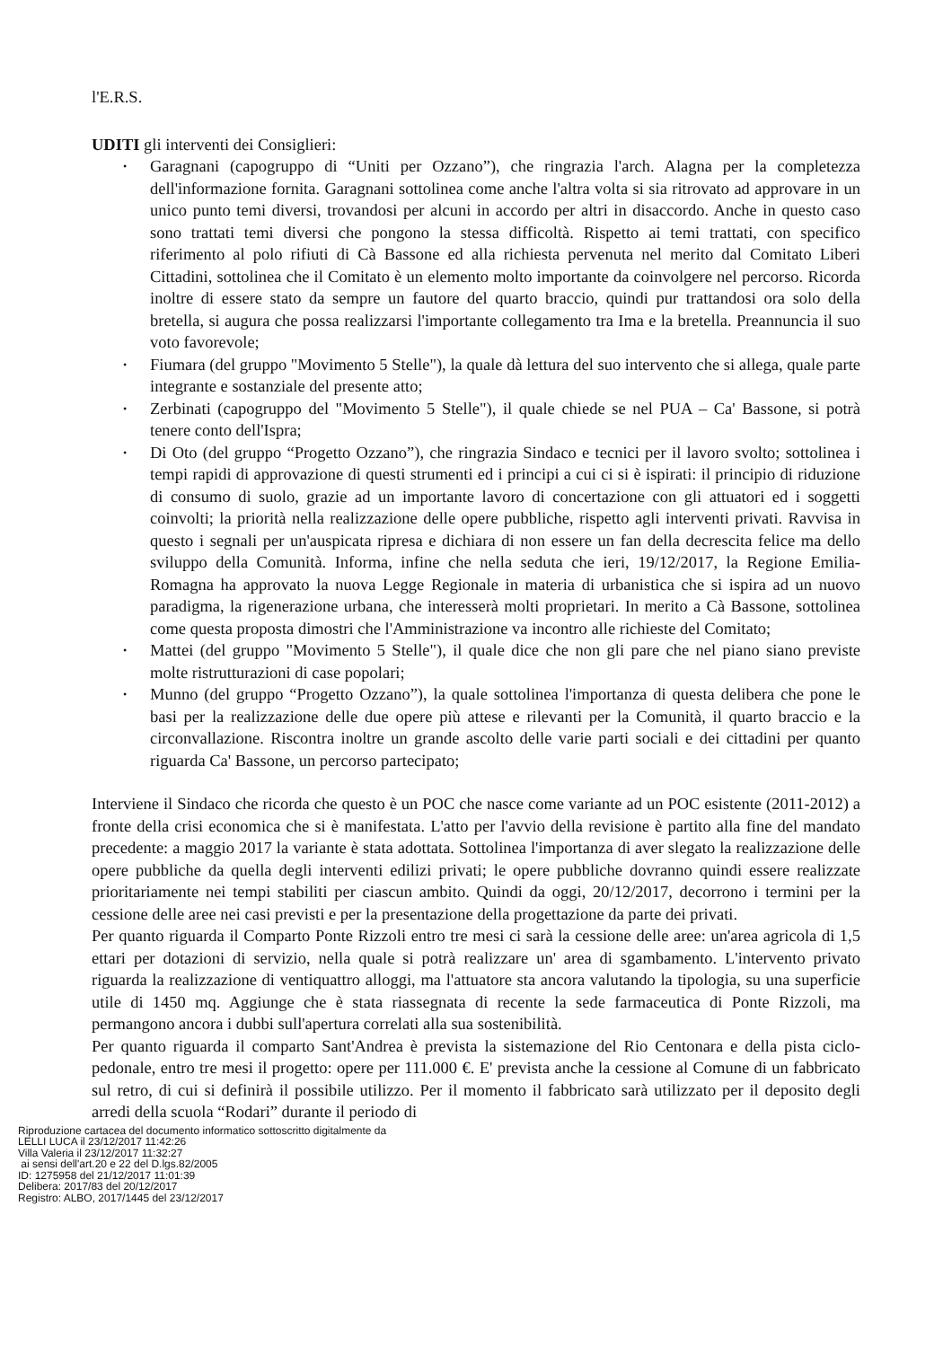l'E.R.S.
UDITI gli interventi dei Consiglieri:
• Garagnani (capogruppo di “Uniti per Ozzano”), che ringrazia l'arch. Alagna per la completezza dell'informazione fornita. Garagnani sottolinea come anche l'altra volta si sia ritrovato ad approvare in un unico punto temi diversi, trovandosi per alcuni in accordo per altri in disaccordo. Anche in questo caso sono trattati temi diversi che pongono la stessa difficoltà. Rispetto ai temi trattati, con specifico riferimento al polo rifiuti di Cà Bassone ed alla richiesta pervenuta nel merito dal Comitato Liberi Cittadini, sottolinea che il Comitato è un elemento molto importante da coinvolgere nel percorso. Ricorda inoltre di essere stato da sempre un fautore del quarto braccio, quindi pur trattandosi ora solo della bretella, si augura che possa realizzarsi l'importante collegamento tra Ima e la bretella. Preannuncia il suo voto favorevole;
• Fiumara (del gruppo "Movimento 5 Stelle"), la quale dà lettura del suo intervento che si allega, quale parte integrante e sostanziale del presente atto;
• Zerbinati (capogruppo del "Movimento 5 Stelle"), il quale chiede se nel PUA – Ca' Bassone, si potrà tenere conto dell'Ispra;
• Di Oto (del gruppo “Progetto Ozzano”), che ringrazia Sindaco e tecnici per il lavoro svolto; sottolinea i tempi rapidi di approvazione di questi strumenti ed i principi a cui ci si è ispirati: il principio di riduzione di consumo di suolo, grazie ad un importante lavoro di concertazione con gli attuatori ed i soggetti coinvolti; la priorità nella realizzazione delle opere pubbliche, rispetto agli interventi privati. Ravvisa in questo i segnali per un'auspicata ripresa e dichiara di non essere un fan della decrescita felice ma dello sviluppo della Comunità. Informa, infine che nella seduta che ieri, 19/12/2017, la Regione Emilia-Romagna ha approvato la nuova Legge Regionale in materia di urbanistica che si ispira ad un nuovo paradigma, la rigenerazione urbana, che interesserà molti proprietari. In merito a Cà Bassone, sottolinea come questa proposta dimostri che l'Amministrazione va incontro alle richieste del Comitato;
• Mattei (del gruppo "Movimento 5 Stelle"), il quale dice che non gli pare che nel piano siano previste molte ristrutturazioni di case popolari;
• Munno (del gruppo “Progetto Ozzano”), la quale sottolinea l'importanza di questa delibera che pone le basi per la realizzazione delle due opere più attese e rilevanti per la Comunità, il quarto braccio e la circonvallazione. Riscontra inoltre un grande ascolto delle varie parti sociali e dei cittadini per quanto riguarda Ca' Bassone, un percorso partecipato;
Interviene il Sindaco che ricorda che questo è un POC che nasce come variante ad un POC esistente (2011-2012) a fronte della crisi economica che si è manifestata. L'atto per l'avvio della revisione è partito alla fine del mandato precedente: a maggio 2017 la variante è stata adottata. Sottolinea l'importanza di aver slegato la realizzazione delle opere pubbliche da quella degli interventi edilizi privati; le opere pubbliche dovranno quindi essere realizzate prioritariamente nei tempi stabiliti per ciascun ambito. Quindi da oggi, 20/12/2017, decorrono i termini per la cessione delle aree nei casi previsti e per la presentazione della progettazione da parte dei privati.
Per quanto riguarda il Comparto Ponte Rizzoli entro tre mesi ci sarà la cessione delle aree: un'area agricola di 1,5 ettari per dotazioni di servizio, nella quale si potrà realizzare un' area di sgambamento. L'intervento privato riguarda la realizzazione di ventiquattro alloggi, ma l'attuatore sta ancora valutando la tipologia, su una superficie utile di 1450 mq. Aggiunge che è stata riassegnata di recente la sede farmaceutica di Ponte Rizzoli, ma permangono ancora i dubbi sull'apertura correlati alla sua sostenibilità.
Per quanto riguarda il comparto Sant'Andrea è prevista la sistemazione del Rio Centonara e della pista ciclo-pedonale, entro tre mesi il progetto: opere per 111.000 €. E' prevista anche la cessione al Comune di un fabbricato sul retro, di cui si definirà il possibile utilizzo. Per il momento il fabbricato sarà utilizzato per il deposito degli arredi della scuola “Rodari” durante il periodo di
Riproduzione cartacea del documento informatico sottoscritto digitalmente da
LELLI LUCA il 23/12/2017 11:42:26
Villa Valeria il 23/12/2017 11:32:27
ai sensi dell'art.20 e 22 del D.lgs.82/2005
ID: 1275958 del 21/12/2017 11:01:39
Delibera: 2017/83 del 20/12/2017
Registro: ALBO, 2017/1445 del 23/12/2017